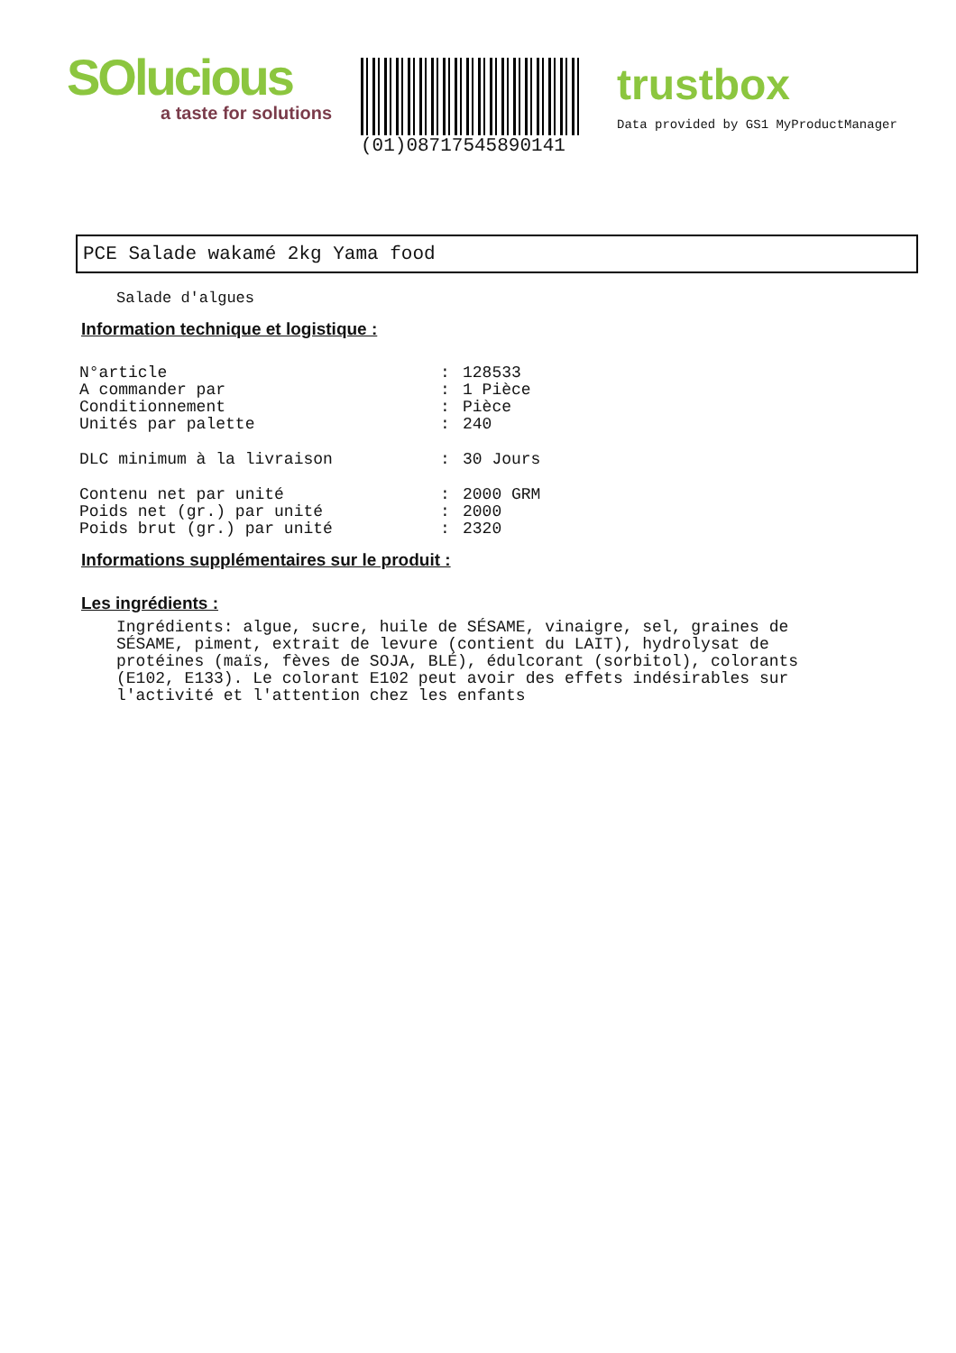SOlucious
a taste for solutions
(01)08717545890141
trustbox
Data provided by GS1 MyProductManager
PCE Salade wakamé 2kg Yama food
Salade d'algues
Information technique et logistique :
| N°article | : | 128533 |
| A commander par | : | 1 Pièce |
| Conditionnement | : | Pièce |
| Unités par palette | : | 240 |
| DLC minimum à la livraison | : | 30 Jours |
| Contenu net par unité | : | 2000 GRM |
| Poids net (gr.) par unité | : | 2000 |
| Poids brut (gr.) par unité | : | 2320 |
Informations supplémentaires sur le produit :
Les ingrédients :
Ingrédients: algue, sucre, huile de SÉSAME, vinaigre, sel, graines de SÉSAME, piment, extrait de levure (contient du LAIT), hydrolysat de protéines (maïs, fèves de SOJA, BLÉ), édulcorant (sorbitol), colorants (E102, E133). Le colorant E102 peut avoir des effets indésirables sur l'activité et l'attention chez les enfants